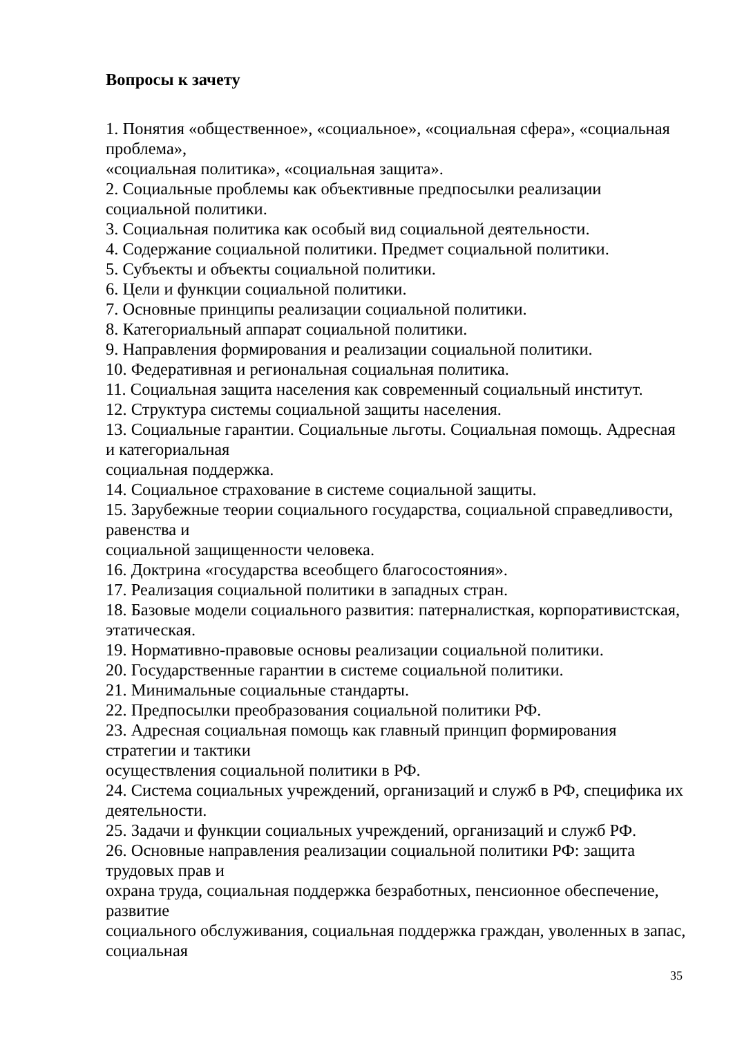Вопросы к зачету
1. Понятия «общественное», «социальное», «социальная сфера», «социальная проблема»,
«социальная политика», «социальная защита».
2. Социальные проблемы как объективные предпосылки реализации социальной политики.
3. Социальная политика как особый вид социальной деятельности.
4. Содержание социальной политики. Предмет социальной политики.
5. Субъекты и объекты социальной политики.
6. Цели и функции социальной политики.
7. Основные принципы реализации социальной политики.
8. Категориальный аппарат социальной политики.
9. Направления формирования и реализации социальной политики.
10. Федеративная и региональная социальная политика.
11. Социальная защита населения как современный социальный институт.
12. Структура системы социальной защиты населения.
13. Социальные гарантии. Социальные льготы. Социальная помощь. Адресная и категориальная
социальная поддержка.
14. Социальное страхование в системе социальной защиты.
15. Зарубежные теории социального государства, социальной справедливости, равенства и
социальной защищенности человека.
16. Доктрина «государства всеобщего благосостояния».
17. Реализация социальной политики в западных стран.
18. Базовые модели социального развития: патерналисткая, корпоративистская, этатическая.
19. Нормативно-правовые основы реализации социальной политики.
20. Государственные гарантии в системе социальной политики.
21. Минимальные социальные стандарты.
22. Предпосылки преобразования социальной политики РФ.
23. Адресная социальная помощь как главный принцип формирования стратегии и тактики
осуществления социальной политики в РФ.
24. Система социальных учреждений, организаций и служб в РФ, специфика их деятельности.
25. Задачи и функции социальных учреждений, организаций и служб РФ.
26. Основные направления реализации социальной политики РФ: защита трудовых прав и
охрана труда, социальная поддержка безработных, пенсионное обеспечение, развитие
социального обслуживания, социальная поддержка граждан, уволенных в запас, социальная
35